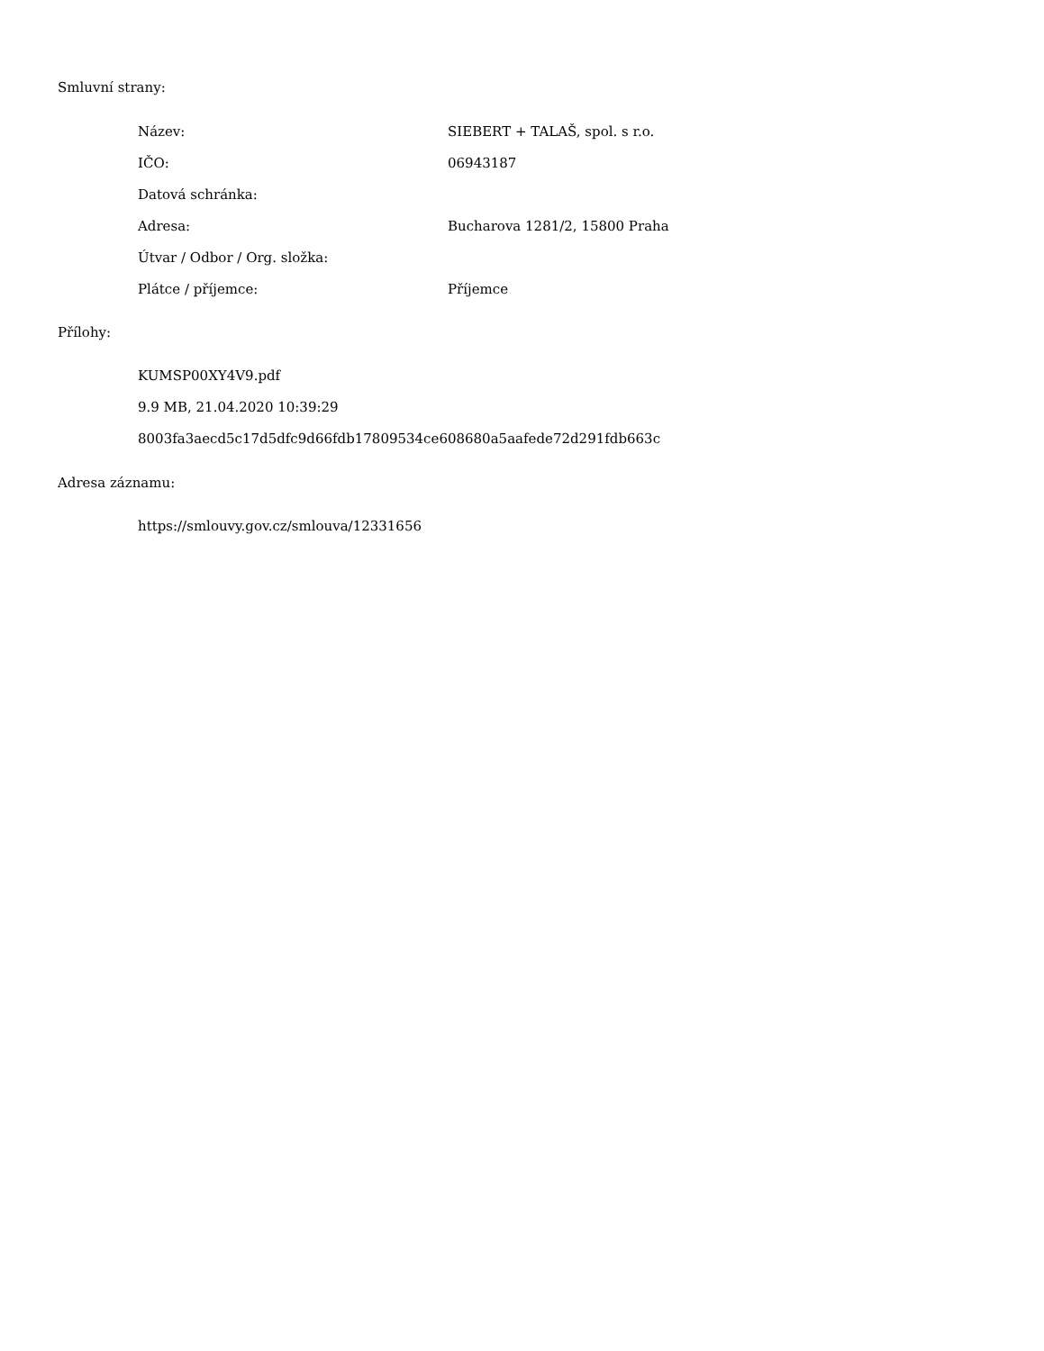Smluvní strany:
| Název: | SIEBERT + TALAŠ, spol. s r.o. |
| IČO: | 06943187 |
| Datová schránka: | |
| Adresa: | Bucharova 1281/2, 15800 Praha |
| Útvar / Odbor / Org. složka: | |
| Plátce / příjemce: | Příjemce |
Přílohy:
KUMSP00XY4V9.pdf
9.9 MB, 21.04.2020 10:39:29
8003fa3aecd5c17d5dfc9d66fdb17809534ce608680a5aafede72d291fdb663c
Adresa záznamu:
https://smlouvy.gov.cz/smlouva/12331656